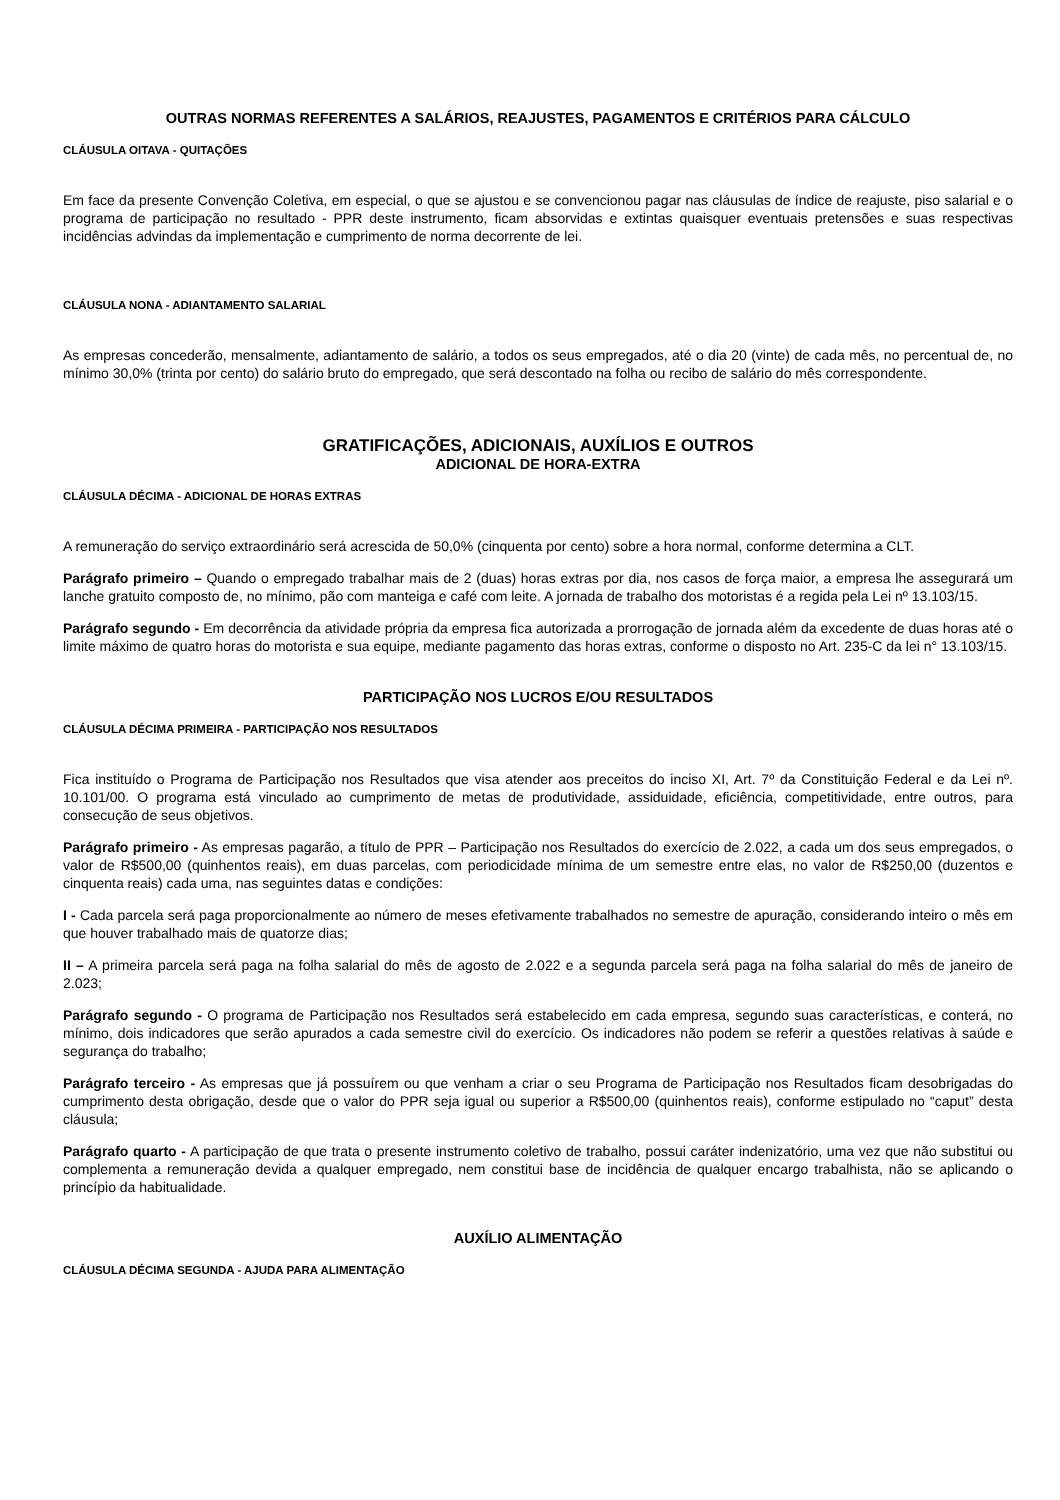OUTRAS NORMAS REFERENTES A SALÁRIOS, REAJUSTES, PAGAMENTOS E CRITÉRIOS PARA CÁLCULO
CLÁUSULA OITAVA - QUITAÇÕES
Em face da presente Convenção Coletiva, em especial, o que se ajustou e se convencionou pagar nas cláusulas de índice de reajuste, piso salarial e o programa de participação no resultado - PPR deste instrumento, ficam absorvidas e extintas quaisquer eventuais pretensões e suas respectivas incidências advindas da implementação e cumprimento de norma decorrente de lei.
CLÁUSULA NONA - ADIANTAMENTO SALARIAL
As empresas concederão, mensalmente, adiantamento de salário, a todos os seus empregados, até o dia 20 (vinte) de cada mês, no percentual de, no mínimo 30,0% (trinta por cento) do salário bruto do empregado, que será descontado na folha ou recibo de salário do mês correspondente.
GRATIFICAÇÕES, ADICIONAIS, AUXÍLIOS E OUTROS
ADICIONAL DE HORA-EXTRA
CLÁUSULA DÉCIMA - ADICIONAL DE HORAS EXTRAS
A remuneração do serviço extraordinário será acrescida de 50,0% (cinquenta por cento) sobre a hora normal, conforme determina a CLT.
Parágrafo primeiro – Quando o empregado trabalhar mais de 2 (duas) horas extras por dia, nos casos de força maior, a empresa lhe assegurará um lanche gratuito composto de, no mínimo, pão com manteiga e café com leite. A jornada de trabalho dos motoristas é a regida pela Lei nº 13.103/15.
Parágrafo segundo - Em decorrência da atividade própria da empresa fica autorizada a prorrogação de jornada além da excedente de duas horas até o limite máximo de quatro horas do motorista e sua equipe, mediante pagamento das horas extras, conforme o disposto no Art. 235-C da lei n° 13.103/15.
PARTICIPAÇÃO NOS LUCROS E/OU RESULTADOS
CLÁUSULA DÉCIMA PRIMEIRA - PARTICIPAÇÃO NOS RESULTADOS
Fica instituído o Programa de Participação nos Resultados que visa atender aos preceitos do inciso XI, Art. 7º da Constituição Federal e da Lei nº. 10.101/00. O programa está vinculado ao cumprimento de metas de produtividade, assiduidade, eficiência, competitividade, entre outros, para consecução de seus objetivos.
Parágrafo primeiro - As empresas pagarão, a título de PPR – Participação nos Resultados do exercício de 2.022, a cada um dos seus empregados, o valor de R$500,00 (quinhentos reais), em duas parcelas, com periodicidade mínima de um semestre entre elas, no valor de R$250,00 (duzentos e cinquenta reais) cada uma, nas seguintes datas e condições:
I - Cada parcela será paga proporcionalmente ao número de meses efetivamente trabalhados no semestre de apuração, considerando inteiro o mês em que houver trabalhado mais de quatorze dias;
II – A primeira parcela será paga na folha salarial do mês de agosto de 2.022 e a segunda parcela será paga na folha salarial do mês de janeiro de 2.023;
Parágrafo segundo - O programa de Participação nos Resultados será estabelecido em cada empresa, segundo suas características, e conterá, no mínimo, dois indicadores que serão apurados a cada semestre civil do exercício. Os indicadores não podem se referir a questões relativas à saúde e segurança do trabalho;
Parágrafo terceiro - As empresas que já possuírem ou que venham a criar o seu Programa de Participação nos Resultados ficam desobrigadas do cumprimento desta obrigação, desde que o valor do PPR seja igual ou superior a R$500,00 (quinhentos reais), conforme estipulado no “caput” desta cláusula;
Parágrafo quarto - A participação de que trata o presente instrumento coletivo de trabalho, possui caráter indenizatório, uma vez que não substitui ou complementa a remuneração devida a qualquer empregado, nem constitui base de incidência de qualquer encargo trabalhista, não se aplicando o princípio da habitualidade.
AUXÍLIO ALIMENTAÇÃO
CLÁUSULA DÉCIMA SEGUNDA - AJUDA PARA ALIMENTAÇÃO